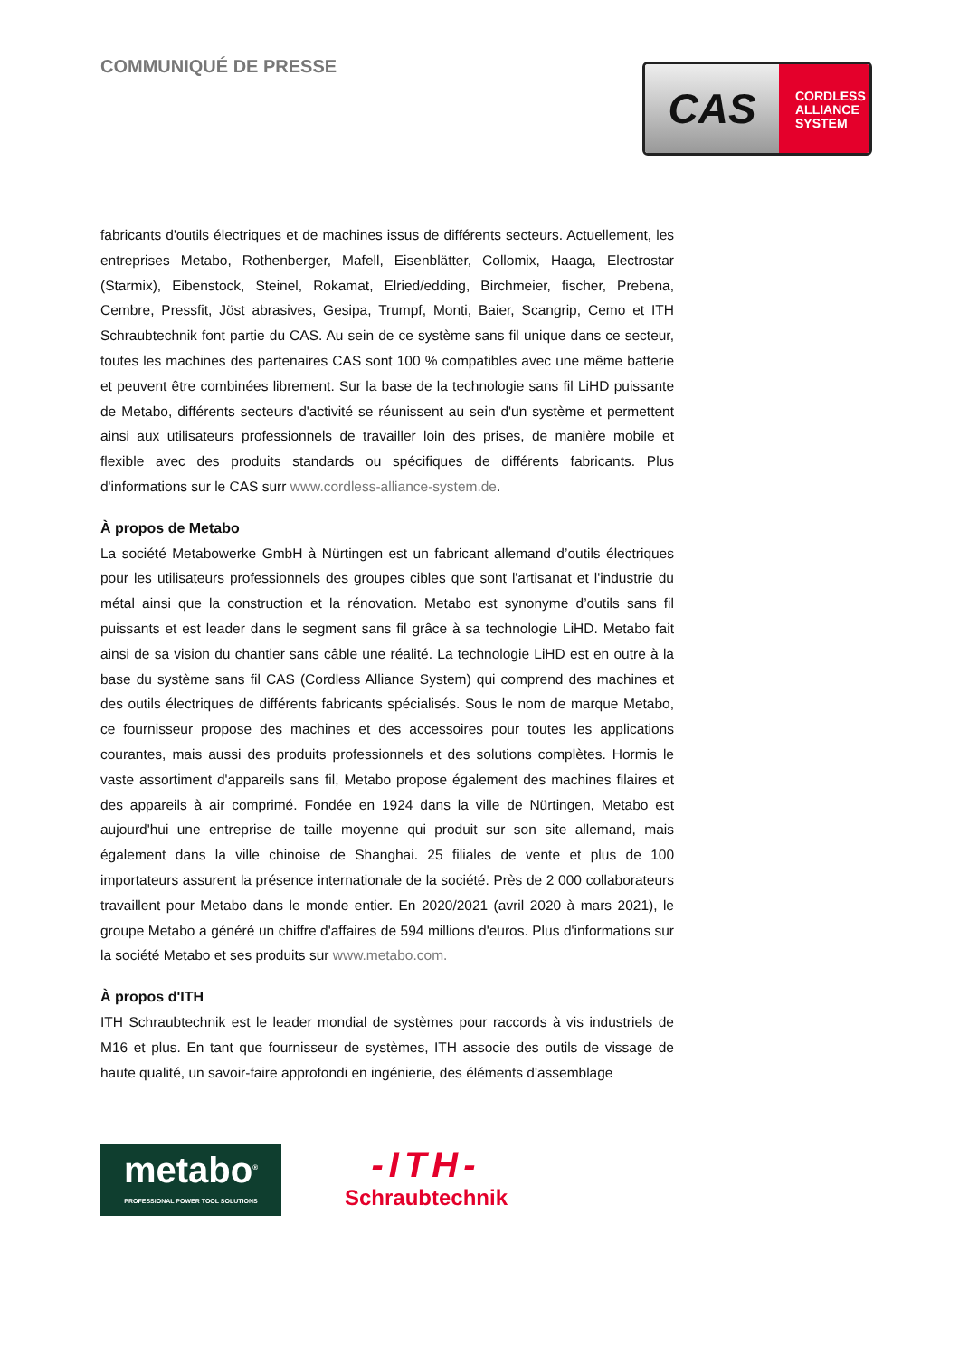COMMUNIQUÉ DE PRESSE
CAS
CORDLESS
ALLIANCE
SYSTEM
fabricants d'outils électriques et de machines issus de différents secteurs. Actuellement, les entreprises Metabo, Rothenberger, Mafell, Eisenblätter, Collomix, Haaga, Electrostar (Starmix), Eibenstock, Steinel, Rokamat, Elried/edding, Birchmeier, fischer, Prebena, Cembre, Pressfit, Jöst abrasives, Gesipa, Trumpf, Monti, Baier, Scangrip, Cemo et ITH Schraubtechnik font partie du CAS. Au sein de ce système sans fil unique dans ce secteur, toutes les machines des partenaires CAS sont 100 % compatibles avec une même batterie et peuvent être combinées librement. Sur la base de la technologie sans fil LiHD puissante de Metabo, différents secteurs d'activité se réunissent au sein d'un système et permettent ainsi aux utilisateurs professionnels de travailler loin des prises, de manière mobile et flexible avec des produits standards ou spécifiques de différents fabricants. Plus d'informations sur le CAS surr www.cordless-alliance-system.de.
À propos de Metabo
La société Metabowerke GmbH à Nürtingen est un fabricant allemand d’outils électriques pour les utilisateurs professionnels des groupes cibles que sont l'artisanat et l'industrie du métal ainsi que la construction et la rénovation. Metabo est synonyme d’outils sans fil puissants et est leader dans le segment sans fil grâce à sa technologie LiHD. Metabo fait ainsi de sa vision du chantier sans câble une réalité. La technologie LiHD est en outre à la base du système sans fil CAS (Cordless Alliance System) qui comprend des machines et des outils électriques de différents fabricants spécialisés. Sous le nom de marque Metabo, ce fournisseur propose des machines et des accessoires pour toutes les applications courantes, mais aussi des produits professionnels et des solutions complètes. Hormis le vaste assortiment d'appareils sans fil, Metabo propose également des machines filaires et des appareils à air comprimé. Fondée en 1924 dans la ville de Nürtingen, Metabo est aujourd'hui une entreprise de taille moyenne qui produit sur son site allemand, mais également dans la ville chinoise de Shanghai. 25 filiales de vente et plus de 100 importateurs assurent la présence internationale de la société. Près de 2 000 collaborateurs travaillent pour Metabo dans le monde entier. En 2020/2021 (avril 2020 à mars 2021), le groupe Metabo a généré un chiffre d'affaires de 594 millions d'euros. Plus d'informations sur la société Metabo et ses produits sur www.metabo.com.
À propos d'ITH
ITH Schraubtechnik est le leader mondial de systèmes pour raccords à vis industriels de M16 et plus. En tant que fournisseur de systèmes, ITH associe des outils de vissage de haute qualité, un savoir-faire approfondi en ingénierie, des éléments d'assemblage
metabo<sup>®</sup>
PROFESSIONAL POWER TOOL SOLUTIONS
-ITH-
Schraubtechnik